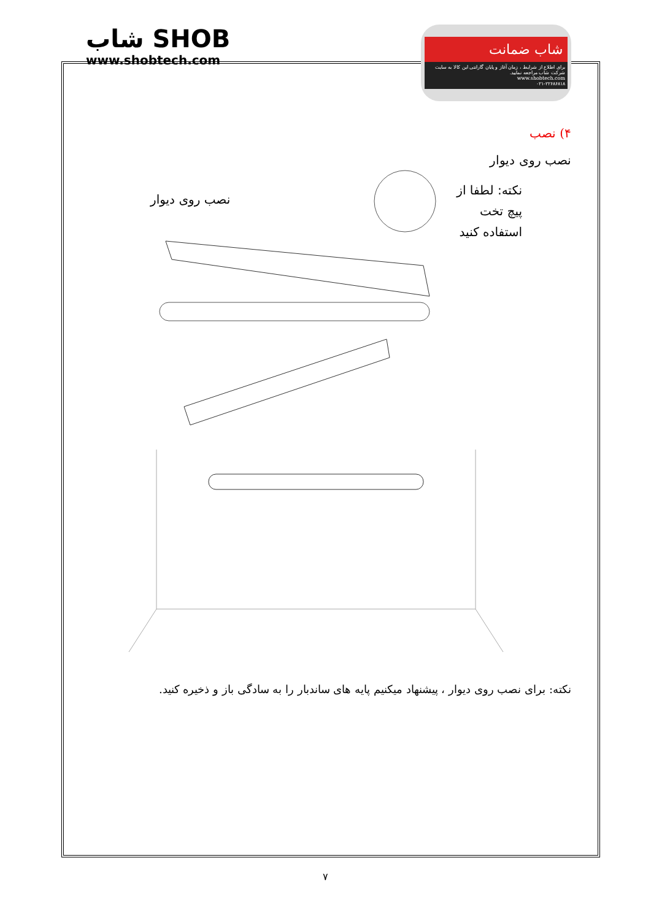شاب SHOB
www.shobtech.com
شاب ضمانت
برای اطلاع از شرایط ، زمان آغاز و پایان گارانتی این کالا به سایت شرکت شاب مراجعه نمایید.
www.shobtech.com
۰۲۱-۲۲۶۸۶۸۱۸
۴) نصب
نصب روی دیوار
نکته: لطفا از
پیچ تخت
استفاده کنید
نصب روی دیوار
نکته: برای نصب روی دیوار ، پیشنهاد میکنیم پایه های ساندبار را به سادگی باز و ذخیره کنید.
۷